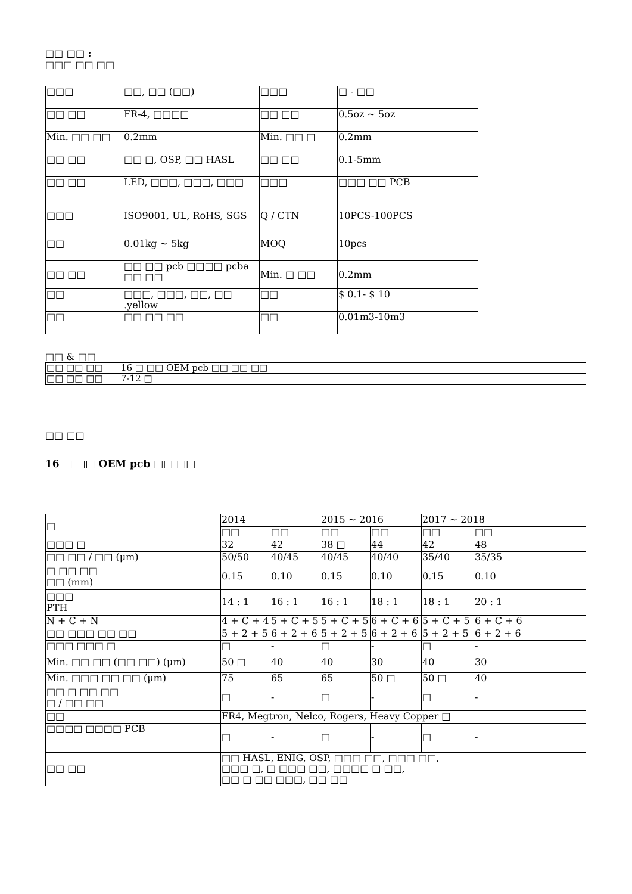□□ □□ :
□□□ □□ □□
| □□□ | □□, □□ (□□) | □□□ | □ - □□ |
| □□ □□ | FR-4, □□□□ | □□ □□ | 0.5oz ~ 5oz |
| Min. □□ □□ | 0.2mm | Min. □□ □ | 0.2mm |
| □□ □□ | □□ □, OSP, □□ HASL | □□ □□ | 0.1-5mm |
| □□ □□ | LED, □□□, □□□, □□□ | □□□ | □□□ □□ PCB |
| □□□ | ISO9001, UL, RoHS, SGS | Q / CTN | 10PCS-100PCS |
| □□ | 0.01kg ~ 5kg | MOQ | 10pcs |
| □□ □□ | □□ □□ pcb □□□□ pcba □□ □□ | Min. □ □□ | 0.2mm |
| □□ | □□□, □□□, □□, □□ .yellow | □□ | $ 0.1- $ 10 |
| □□ | □□ □□ □□ | □□ | 0.01m3-10m3 |
□□ & □□
| □□ □□ □□ | 16 □ □□ OEM pcb □□ □□ □□ |
| □□ □□ □□ | 7-12 □ |
□□ □□
16 □ □□ OEM pcb □□ □□
| □ | 2014 | | 2015 ~ 2016 | | 2017 ~ 2018 | |
| | □□ | □□ | □□ | □□ | □□ | □□ |
| □□□ □ | 32 | 42 | 38 □ | 44 | 42 | 48 |
| □□ □□ / □□ (μm) | 50/50 | 40/45 | 40/45 | 40/40 | 35/40 | 35/35 |
| □ □□ □□ □□ (mm) | 0.15 | 0.10 | 0.15 | 0.10 | 0.15 | 0.10 |
| □□□ PTH | 14 : 1 | 16 : 1 | 16 : 1 | 18 : 1 | 18 : 1 | 20 : 1 |
| N + C + N | 4 + C + 4 | 5 + C + 5 | 5 + C + 5 | 6 + C + 6 | 5 + C + 5 | 6 + C + 6 |
| □□ □□□ □□ □□ | 5 + 2 + 5 | 6 + 2 + 6 | 5 + 2 + 5 | 6 + 2 + 6 | 5 + 2 + 5 | 6 + 2 + 6 |
| □□□ □□□ □ | □ | - | □ | - | □ | - |
| Min. □□ □□ (□□ □□) (μm) | 50 □ | 40 | 40 | 30 | 40 | 30 |
| Min. □□□ □□ □□ (μm) | 75 | 65 | 65 | 50 □ | 50 □ | 40 |
| □□ □ □□ □□ □ / □□ □□ | □ | - | □ | - | □ | - |
| □□ | FR4, Megtron, Nelco, Rogers, Heavy Copper □ | | | | | |
| □□□□ □□□□ PCB | □ | - | □ | - | □ | - |
| □□ □□ | □□ HASL, ENIG, OSP, □□□ □□, □□□ □□, □□□ □, □ □□□ □□, □□□□ □ □□, □□ □ □□ □□□, □□ □□ | | | | | |